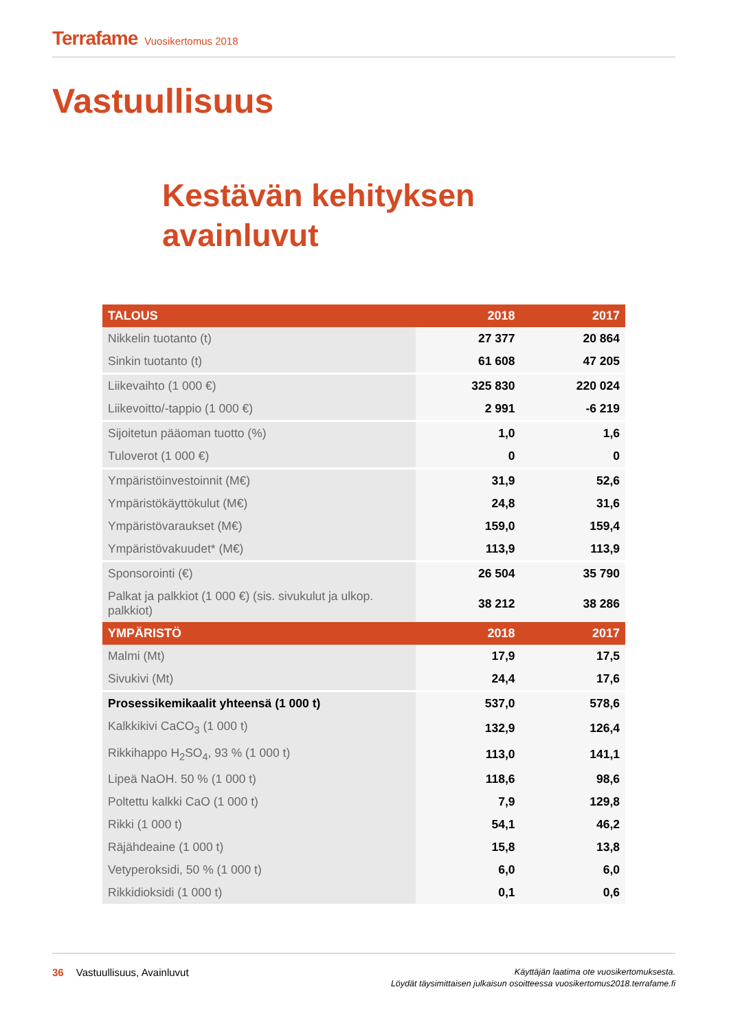Terrafame Vuosikertomus 2018
Vastuullisuus
Kestävän kehityksen
avainluvut
| TALOUS | 2018 | 2017 |
| --- | --- | --- |
| Nikkelin tuotanto (t) | 27 377 | 20 864 |
| Sinkin tuotanto (t) | 61 608 | 47 205 |
| Liikevaihto (1 000 €) | 325 830 | 220 024 |
| Liikevoitto/-tappio (1 000 €) | 2 991 | -6 219 |
| Sijoitetun pääoman tuotto (%) | 1,0 | 1,6 |
| Tuloverot (1 000 €) | 0 | 0 |
| Ympäristöinvestoinnit (M€) | 31,9 | 52,6 |
| Ympäristökäyttökulut (M€) | 24,8 | 31,6 |
| Ympäristövaraukset (M€) | 159,0 | 159,4 |
| Ympäristövakuudet* (M€) | 113,9 | 113,9 |
| Sponsorointi (€) | 26 504 | 35 790 |
| Palkat ja palkkiot (1 000 €) (sis. sivukulut ja ulkop. palkkiot) | 38 212 | 38 286 |
| YMPÄRISTÖ | 2018 | 2017 |
| Malmi (Mt) | 17,9 | 17,5 |
| Sivukivi (Mt) | 24,4 | 17,6 |
| Prosessikemikaalit yhteensä (1 000 t) | 537,0 | 578,6 |
| Kalkkikivi CaCO<sub>3</sub> (1 000 t) | 132,9 | 126,4 |
| Rikkihappo H<sub>2</sub>SO<sub>4</sub>, 93 % (1 000 t) | 113,0 | 141,1 |
| Lipeä NaOH. 50 % (1 000 t) | 118,6 | 98,6 |
| Poltettu kalkki CaO (1 000 t) | 7,9 | 129,8 |
| Rikki (1 000 t) | 54,1 | 46,2 |
| Räjähdeaine (1 000 t) | 15,8 | 13,8 |
| Vetyperoksidi, 50 % (1 000 t) | 6,0 | 6,0 |
| Rikkidioksidi (1 000 t) | 0,1 | 0,6 |
36 Vastuullisuus, Avainluvut
Käyttäjän laatima ote vuosikertomuksesta.
Löydät täysimittaisen julkaisun osoitteessa vuosikertomus2018.terrafame.fi